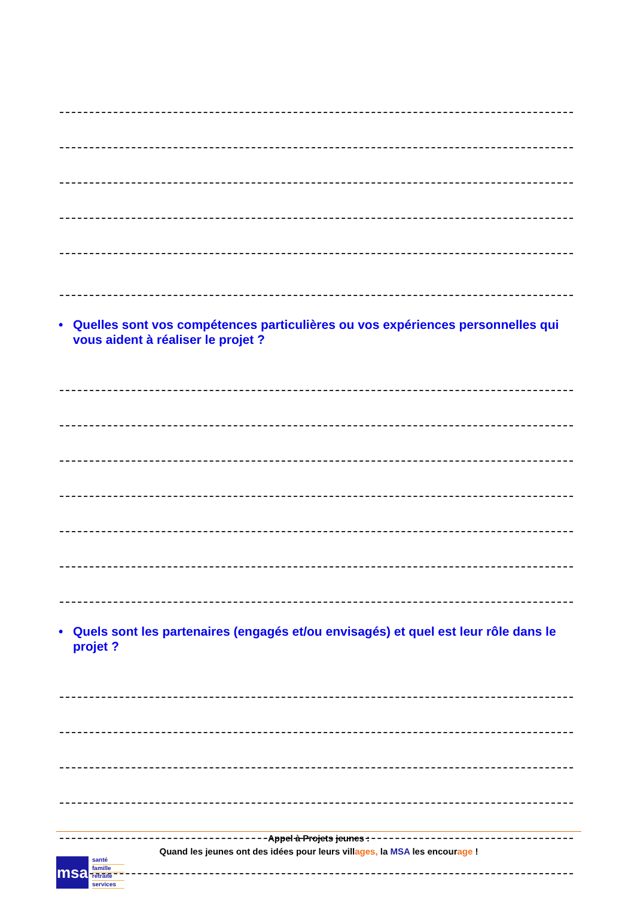• Quelles sont vos compétences particulières ou vos expériences personnelles qui vous aident à réaliser le projet ?
• Quels sont les partenaires (engagés et/ou envisagés) et quel est leur rôle dans le projet ?
Appel à Projets jeunes :
Quand les jeunes ont des idées pour leurs villages, la MSA les encourage !
msa
santé
famille
retraite
services